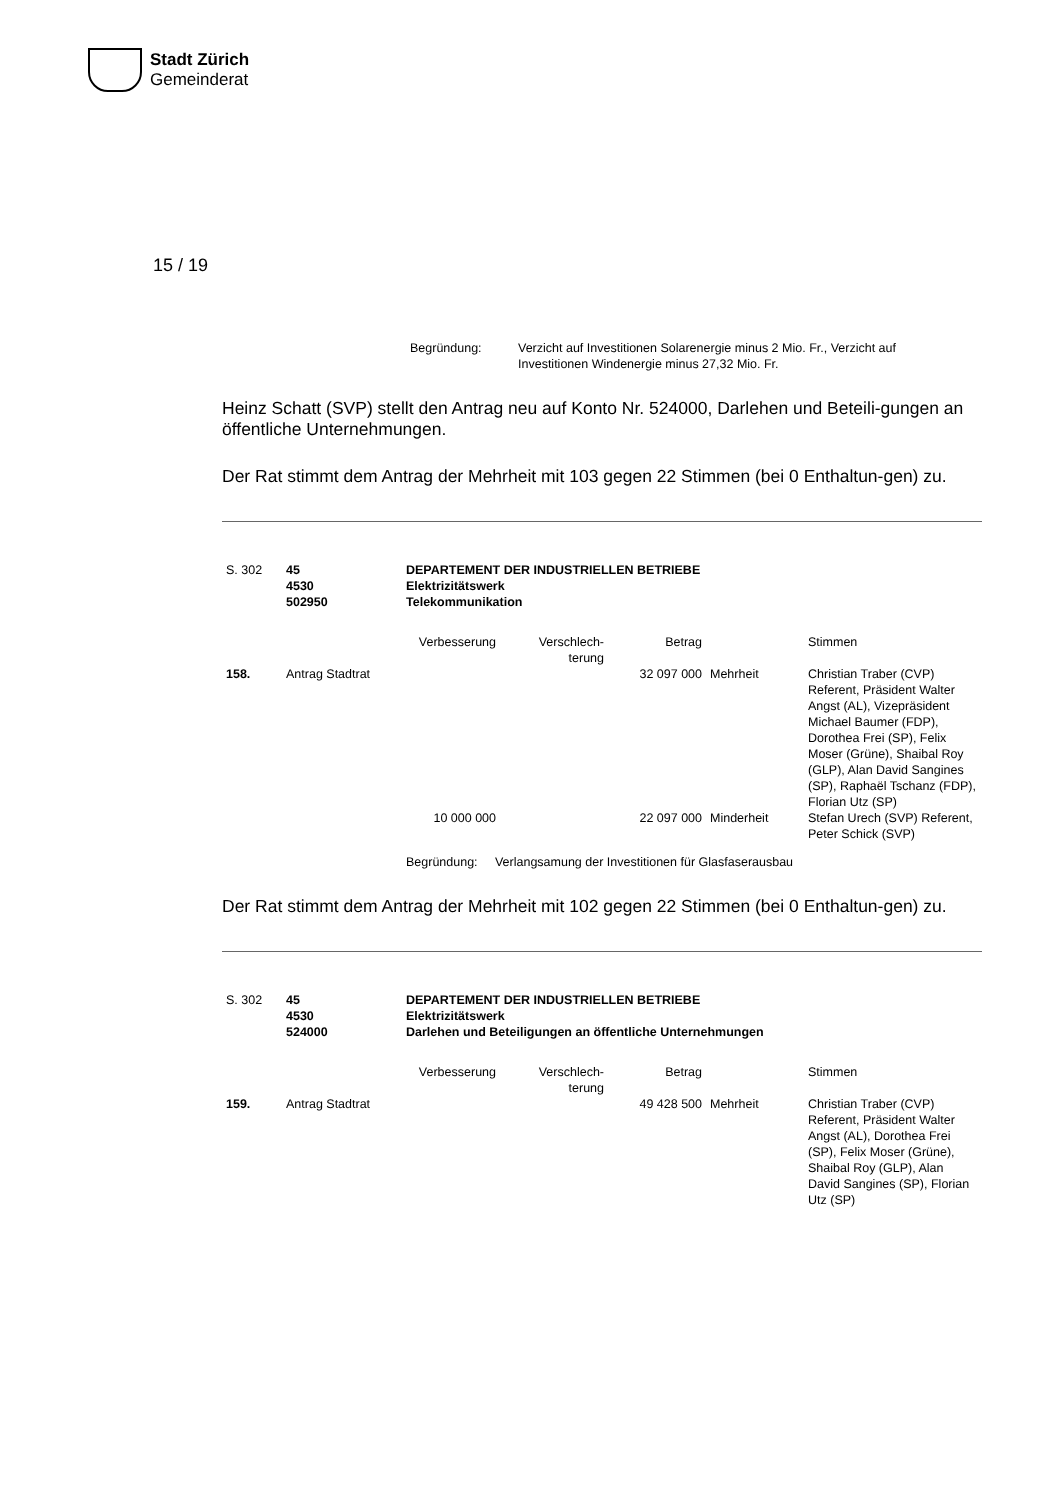Stadt Zürich
Gemeinderat
15 / 19
| Begründung: | Verzicht auf Investitionen Solarenergie minus 2 Mio. Fr., Verzicht auf Investitionen Windenergie minus 27,32 Mio. Fr. |
Heinz Schatt (SVP) stellt den Antrag neu auf Konto Nr. 524000, Darlehen und Beteili-gungen an öffentliche Unternehmungen.
Der Rat stimmt dem Antrag der Mehrheit mit 103 gegen 22 Stimmen (bei 0 Enthaltun-gen) zu.
| S. 302 | 45 4530 502950 | DEPARTEMENT DER INDUSTRIELLEN BETRIEBE Elektrizitätswerk Telekommunikation | | | | |
| | | Verbesserung | Verschlech- terung | Betrag | | Stimmen |
| 158. | Antrag Stadtrat | | | 32 097 000 | Mehrheit | Christian Traber (CVP) Referent, Präsident Walter Angst (AL), Vizepräsident Michael Baumer (FDP), Dorothea Frei (SP), Felix Moser (Grüne), Shaibal Roy (GLP), Alan David Sangines (SP), Raphaël Tschanz (FDP), Florian Utz (SP) |
| | | 10 000 000 | | 22 097 000 | Minderheit | Stefan Urech (SVP) Referent, Peter Schick (SVP) |
| | | Begründung: Verlangsamung der Investitionen für Glasfaserausbau | | | | |
Der Rat stimmt dem Antrag der Mehrheit mit 102 gegen 22 Stimmen (bei 0 Enthaltun-gen) zu.
| S. 302 | 45 4530 524000 | DEPARTEMENT DER INDUSTRIELLEN BETRIEBE Elektrizitätswerk Darlehen und Beteiligungen an öffentliche Unternehmungen | | | | |
| | | Verbesserung | Verschlech- terung | Betrag | | Stimmen |
| 159. | Antrag Stadtrat | | | 49 428 500 | Mehrheit | Christian Traber (CVP) Referent, Präsident Walter Angst (AL), Dorothea Frei (SP), Felix Moser (Grüne), Shaibal Roy (GLP), Alan David Sangines (SP), Florian Utz (SP) |